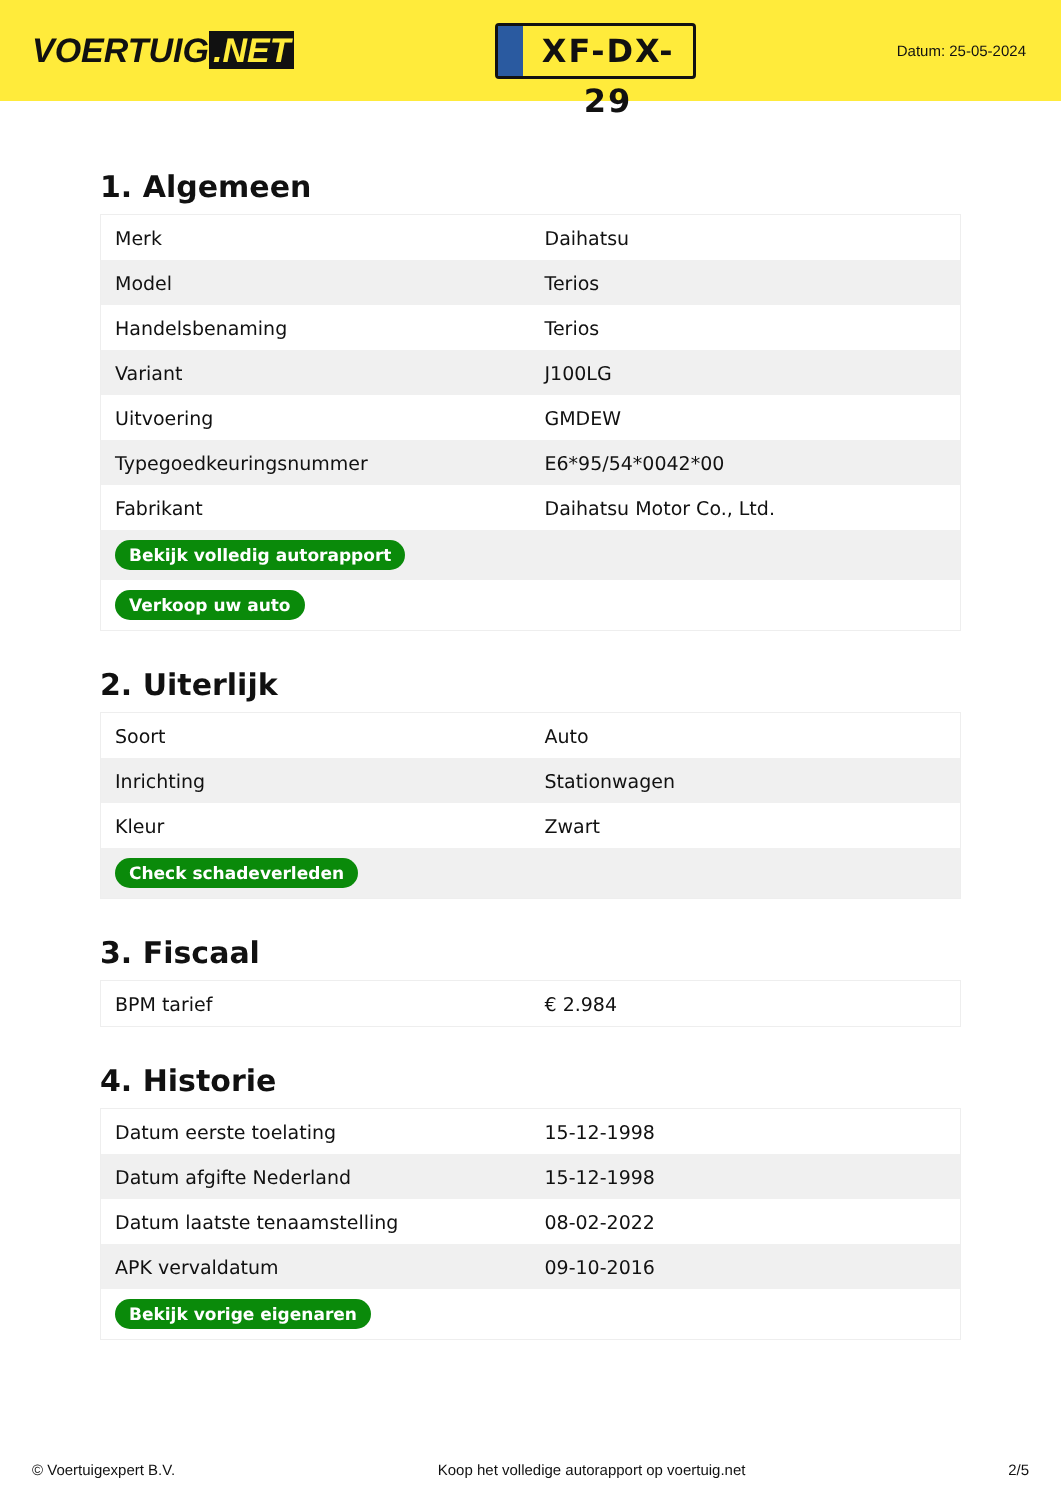VOERTUIG.NET
XF-DX-29
Datum: 25-05-2024
1. Algemeen
| Merk | Daihatsu |
| Model | Terios |
| Handelsbenaming | Terios |
| Variant | J100LG |
| Uitvoering | GMDEW |
| Typegoedkeuringsnummer | E6*95/54*0042*00 |
| Fabrikant | Daihatsu Motor Co., Ltd. |
| Bekijk volledig autorapport | |
| Verkoop uw auto | |
2. Uiterlijk
| Soort | Auto |
| Inrichting | Stationwagen |
| Kleur | Zwart |
| Check schadeverleden | |
3. Fiscaal
| BPM tarief | € 2.984 |
4. Historie
| Datum eerste toelating | 15-12-1998 |
| Datum afgifte Nederland | 15-12-1998 |
| Datum laatste tenaamstelling | 08-02-2022 |
| APK vervaldatum | 09-10-2016 |
| Bekijk vorige eigenaren | |
© Voertuigexpert B.V. Koop het volledige autorapport op voertuig.net 2/5